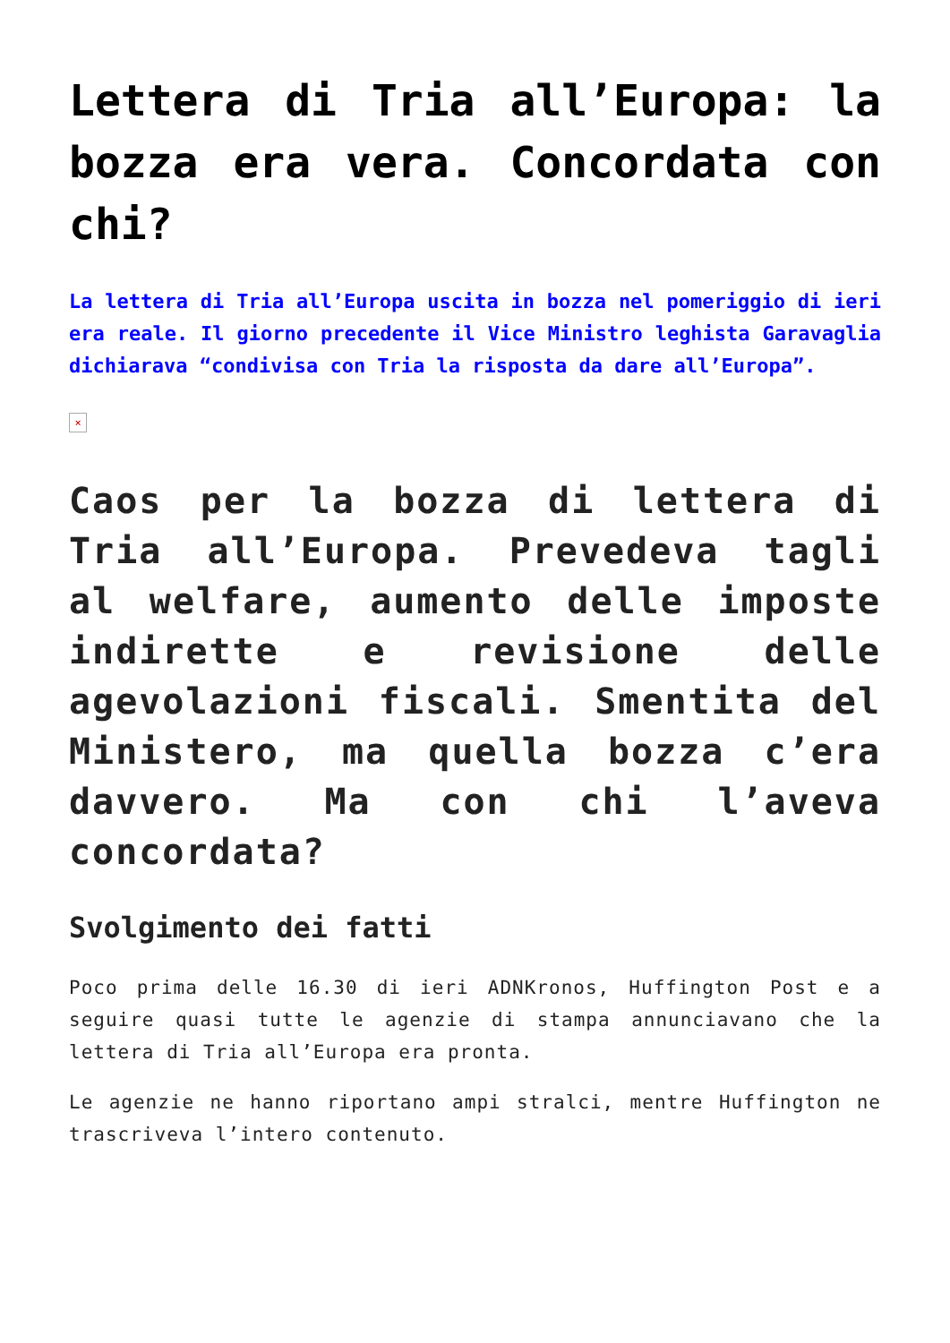Lettera di Tria all’Europa: la bozza era vera. Concordata con chi?
La lettera di Tria all’Europa uscita in bozza nel pomeriggio di ieri era reale. Il giorno precedente il Vice Ministro leghista Garavaglia dichiarava “condivisa con Tria la risposta da dare all’Europa”.
×
Caos per la bozza di lettera di Tria all’Europa. Prevedeva tagli al welfare, aumento delle imposte indirette e revisione delle agevolazioni fiscali. Smentita del Ministero, ma quella bozza c’era davvero. Ma con chi l’aveva concordata?
Svolgimento dei fatti
Poco prima delle 16.30 di ieri ADNKronos, Huffington Post e a seguire quasi tutte le agenzie di stampa annunciavano che la lettera di Tria all’Europa era pronta.
Le agenzie ne hanno riportano ampi stralci, mentre Huffington ne trascriveva l’intero contenuto.